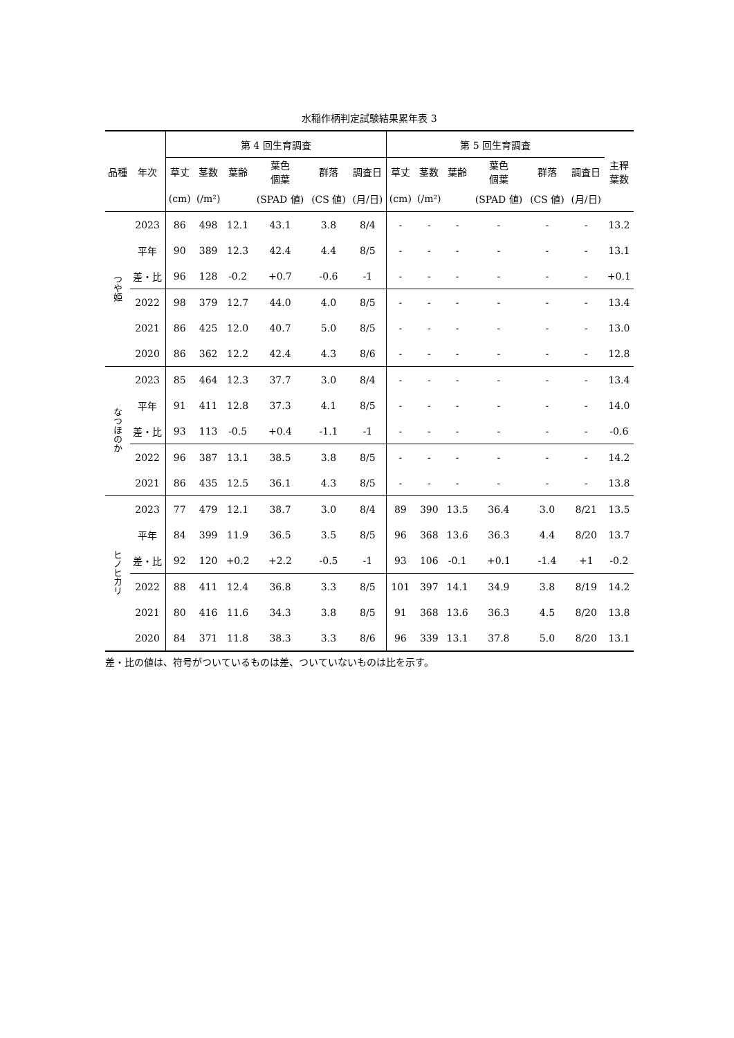水稲作柄判定試験結果累年表 3
| 品種 | 年次 | 第 4 回生育調査 | | | | | | 第 5 回生育調査 | | | | | | 主稈 葉数 |
| --- | --- | --- | --- | --- | --- | --- | --- | --- | --- | --- | --- | --- | --- | --- |
| | | 草丈 | 茎数 | 葉齢 | 葉色 個葉 | 群落 | 調査日 | 草丈 | 茎数 | 葉齢 | 葉色 個葉 | 群落 | 調査日 | |
| | | (cm) | (/m²) | | (SPAD 値) | (CS 値) | (月/日) | (cm) | (/m²) | | (SPAD 値) | (CS 値) | (月/日) | |
| つや姫 | 2023 | 86 | 498 | 12.1 | 43.1 | 3.8 | 8/4 | - | - | - | - | - | - | 13.2 |
| | 平年 | 90 | 389 | 12.3 | 42.4 | 4.4 | 8/5 | - | - | - | - | - | - | 13.1 |
| | 差・比 | 96 | 128 | -0.2 | +0.7 | -0.6 | -1 | - | - | - | - | - | - | +0.1 |
| | 2022 | 98 | 379 | 12.7 | 44.0 | 4.0 | 8/5 | - | - | - | - | - | - | 13.4 |
| | 2021 | 86 | 425 | 12.0 | 40.7 | 5.0 | 8/5 | - | - | - | - | - | - | 13.0 |
| | 2020 | 86 | 362 | 12.2 | 42.4 | 4.3 | 8/6 | - | - | - | - | - | - | 12.8 |
| なつほのか | 2023 | 85 | 464 | 12.3 | 37.7 | 3.0 | 8/4 | - | - | - | - | - | - | 13.4 |
| | 平年 | 91 | 411 | 12.8 | 37.3 | 4.1 | 8/5 | - | - | - | - | - | - | 14.0 |
| | 差・比 | 93 | 113 | -0.5 | +0.4 | -1.1 | -1 | - | - | - | - | - | - | -0.6 |
| | 2022 | 96 | 387 | 13.1 | 38.5 | 3.8 | 8/5 | - | - | - | - | - | - | 14.2 |
| | 2021 | 86 | 435 | 12.5 | 36.1 | 4.3 | 8/5 | - | - | - | - | - | - | 13.8 |
| ヒノヒカリ | 2023 | 77 | 479 | 12.1 | 38.7 | 3.0 | 8/4 | 89 | 390 | 13.5 | 36.4 | 3.0 | 8/21 | 13.5 |
| | 平年 | 84 | 399 | 11.9 | 36.5 | 3.5 | 8/5 | 96 | 368 | 13.6 | 36.3 | 4.4 | 8/20 | 13.7 |
| | 差・比 | 92 | 120 | +0.2 | +2.2 | -0.5 | -1 | 93 | 106 | -0.1 | +0.1 | -1.4 | +1 | -0.2 |
| | 2022 | 88 | 411 | 12.4 | 36.8 | 3.3 | 8/5 | 101 | 397 | 14.1 | 34.9 | 3.8 | 8/19 | 14.2 |
| | 2021 | 80 | 416 | 11.6 | 34.3 | 3.8 | 8/5 | 91 | 368 | 13.6 | 36.3 | 4.5 | 8/20 | 13.8 |
| | 2020 | 84 | 371 | 11.8 | 38.3 | 3.3 | 8/6 | 96 | 339 | 13.1 | 37.8 | 5.0 | 8/20 | 13.1 |
差・比の値は、符号がついているものは差、ついていないものは比を示す。